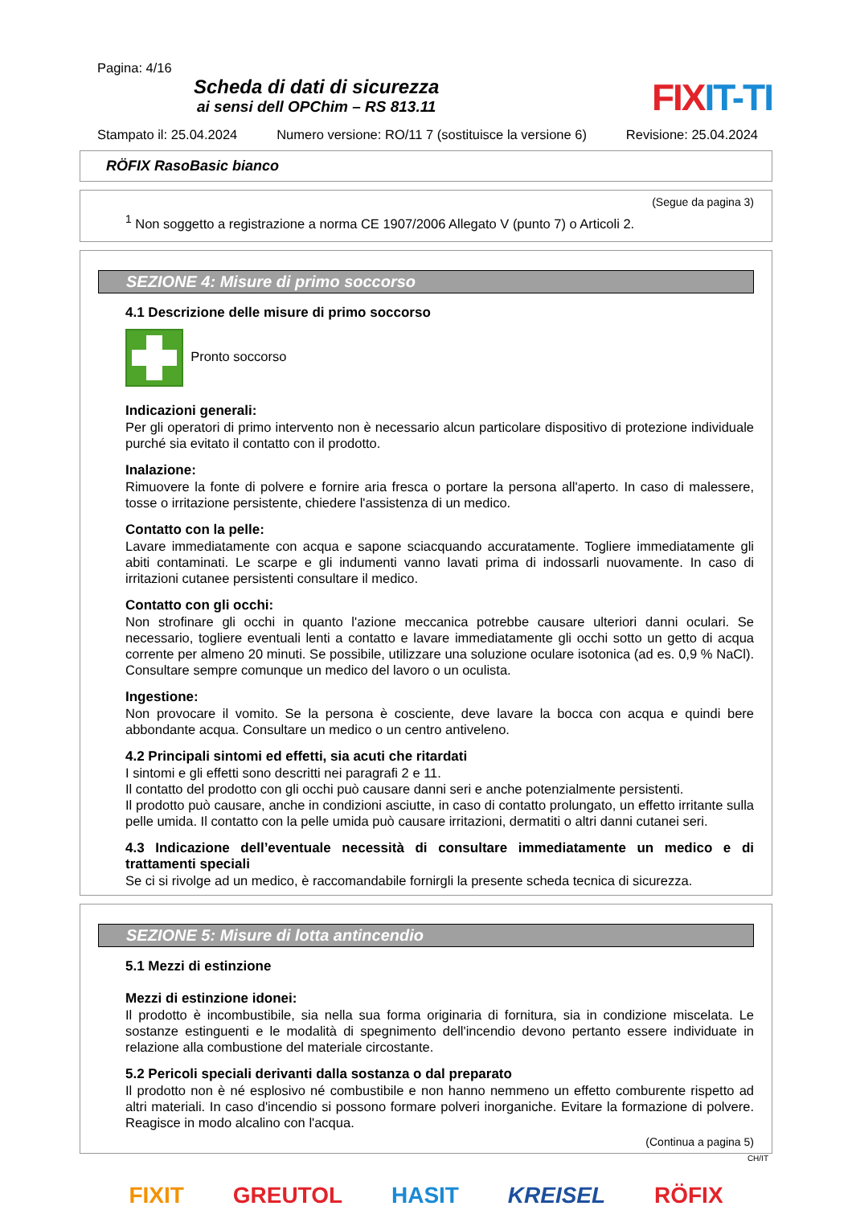Pagina: 4/16
Scheda di dati di sicurezza
ai sensi dell OPChim – RS 813.11
FIXIT-TI
Stampato il: 25.04.2024 Numero versione: RO/11 7 (sostituisce la versione 6) Revisione: 25.04.2024
RÖFIX RasoBasic bianco
(Segue da pagina 3)
<sup>1</sup> Non soggetto a registrazione a norma CE 1907/2006 Allegato V (punto 7) o Articoli 2.
SEZIONE 4: Misure di primo soccorso
4.1 Descrizione delle misure di primo soccorso
Pronto soccorso
Indicazioni generali:
Per gli operatori di primo intervento non è necessario alcun particolare dispositivo di protezione individuale purché sia evitato il contatto con il prodotto.
Inalazione:
Rimuovere la fonte di polvere e fornire aria fresca o portare la persona all'aperto. In caso di malessere, tosse o irritazione persistente, chiedere l'assistenza di un medico.
Contatto con la pelle:
Lavare immediatamente con acqua e sapone sciacquando accuratamente. Togliere immediatamente gli abiti contaminati. Le scarpe e gli indumenti vanno lavati prima di indossarli nuovamente. In caso di irritazioni cutanee persistenti consultare il medico.
Contatto con gli occhi:
Non strofinare gli occhi in quanto l'azione meccanica potrebbe causare ulteriori danni oculari. Se necessario, togliere eventuali lenti a contatto e lavare immediatamente gli occhi sotto un getto di acqua corrente per almeno 20 minuti. Se possibile, utilizzare una soluzione oculare isotonica (ad es. 0,9 % NaCl). Consultare sempre comunque un medico del lavoro o un oculista.
Ingestione:
Non provocare il vomito. Se la persona è cosciente, deve lavare la bocca con acqua e quindi bere abbondante acqua. Consultare un medico o un centro antiveleno.
4.2 Principali sintomi ed effetti, sia acuti che ritardati
I sintomi e gli effetti sono descritti nei paragrafi 2 e 11.
Il contatto del prodotto con gli occhi può causare danni seri e anche potenzialmente persistenti.
Il prodotto può causare, anche in condizioni asciutte, in caso di contatto prolungato, un effetto irritante sulla pelle umida. Il contatto con la pelle umida può causare irritazioni, dermatiti o altri danni cutanei seri.
4.3 Indicazione dell’eventuale necessità di consultare immediatamente un medico e di trattamenti speciali
Se ci si rivolge ad un medico, è raccomandabile fornirgli la presente scheda tecnica di sicurezza.
SEZIONE 5: Misure di lotta antincendio
5.1 Mezzi di estinzione
Mezzi di estinzione idonei:
Il prodotto è incombustibile, sia nella sua forma originaria di fornitura, sia in condizione miscelata. Le sostanze estinguenti e le modalità di spegnimento dell'incendio devono pertanto essere individuate in relazione alla combustione del materiale circostante.
5.2 Pericoli speciali derivanti dalla sostanza o dal preparato
Il prodotto non è né esplosivo né combustibile e non hanno nemmeno un effetto comburente rispetto ad altri materiali. In caso d'incendio si possono formare polveri inorganiche. Evitare la formazione di polvere. Reagisce in modo alcalino con l'acqua.
(Continua a pagina 5)
CH/IT
FIXIT GREUTOL HASIT KREISEL RÖFIX